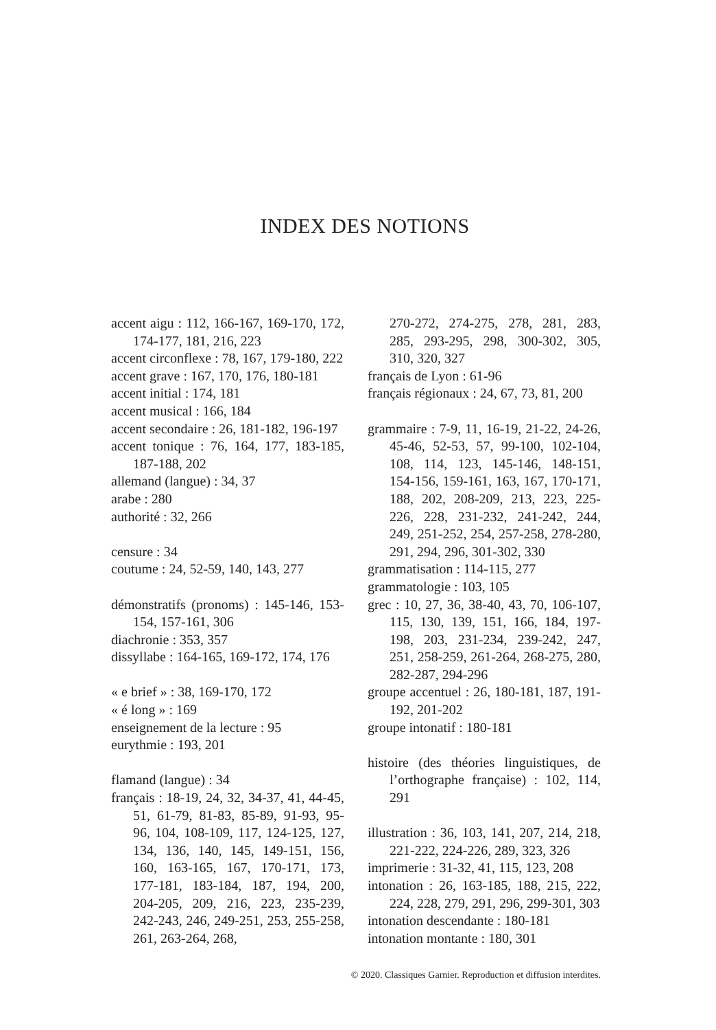INDEX DES NOTIONS
accent aigu : 112, 166-167, 169-170, 172, 174-177, 181, 216, 223
accent circonflexe : 78, 167, 179-180, 222
accent grave : 167, 170, 176, 180-181
accent initial : 174, 181
accent musical : 166, 184
accent secondaire : 26, 181-182, 196-197
accent tonique : 76, 164, 177, 183-185, 187-188, 202
allemand (langue) : 34, 37
arabe : 280
authorité : 32, 266
censure : 34
coutume : 24, 52-59, 140, 143, 277
démonstratifs (pronoms) : 145-146, 153-154, 157-161, 306
diachronie : 353, 357
dissyllabe : 164-165, 169-172, 174, 176
« e brief » : 38, 169-170, 172
« é long » : 169
enseignement de la lecture : 95
eurythmie : 193, 201
flamand (langue) : 34
français : 18-19, 24, 32, 34-37, 41, 44-45, 51, 61-79, 81-83, 85-89, 91-93, 95-96, 104, 108-109, 117, 124-125, 127, 134, 136, 140, 145, 149-151, 156, 160, 163-165, 167, 170-171, 173, 177-181, 183-184, 187, 194, 200, 204-205, 209, 216, 223, 235-239, 242-243, 246, 249-251, 253, 255-258, 261, 263-264, 268,
270-272, 274-275, 278, 281, 283, 285, 293-295, 298, 300-302, 305, 310, 320, 327
français de Lyon : 61-96
français régionaux : 24, 67, 73, 81, 200
grammaire : 7-9, 11, 16-19, 21-22, 24-26, 45-46, 52-53, 57, 99-100, 102-104, 108, 114, 123, 145-146, 148-151, 154-156, 159-161, 163, 167, 170-171, 188, 202, 208-209, 213, 223, 225-226, 228, 231-232, 241-242, 244, 249, 251-252, 254, 257-258, 278-280, 291, 294, 296, 301-302, 330
grammatisation : 114-115, 277
grammatologie : 103, 105
grec : 10, 27, 36, 38-40, 43, 70, 106-107, 115, 130, 139, 151, 166, 184, 197-198, 203, 231-234, 239-242, 247, 251, 258-259, 261-264, 268-275, 280, 282-287, 294-296
groupe accentuel : 26, 180-181, 187, 191-192, 201-202
groupe intonatif : 180-181
histoire (des théories linguistiques, de l’orthographe française) : 102, 114, 291
illustration : 36, 103, 141, 207, 214, 218, 221-222, 224-226, 289, 323, 326
imprimerie : 31-32, 41, 115, 123, 208
intonation : 26, 163-185, 188, 215, 222, 224, 228, 279, 291, 296, 299-301, 303
intonation descendante : 180-181
intonation montante : 180, 301
© 2020. Classiques Garnier. Reproduction et diffusion interdites.